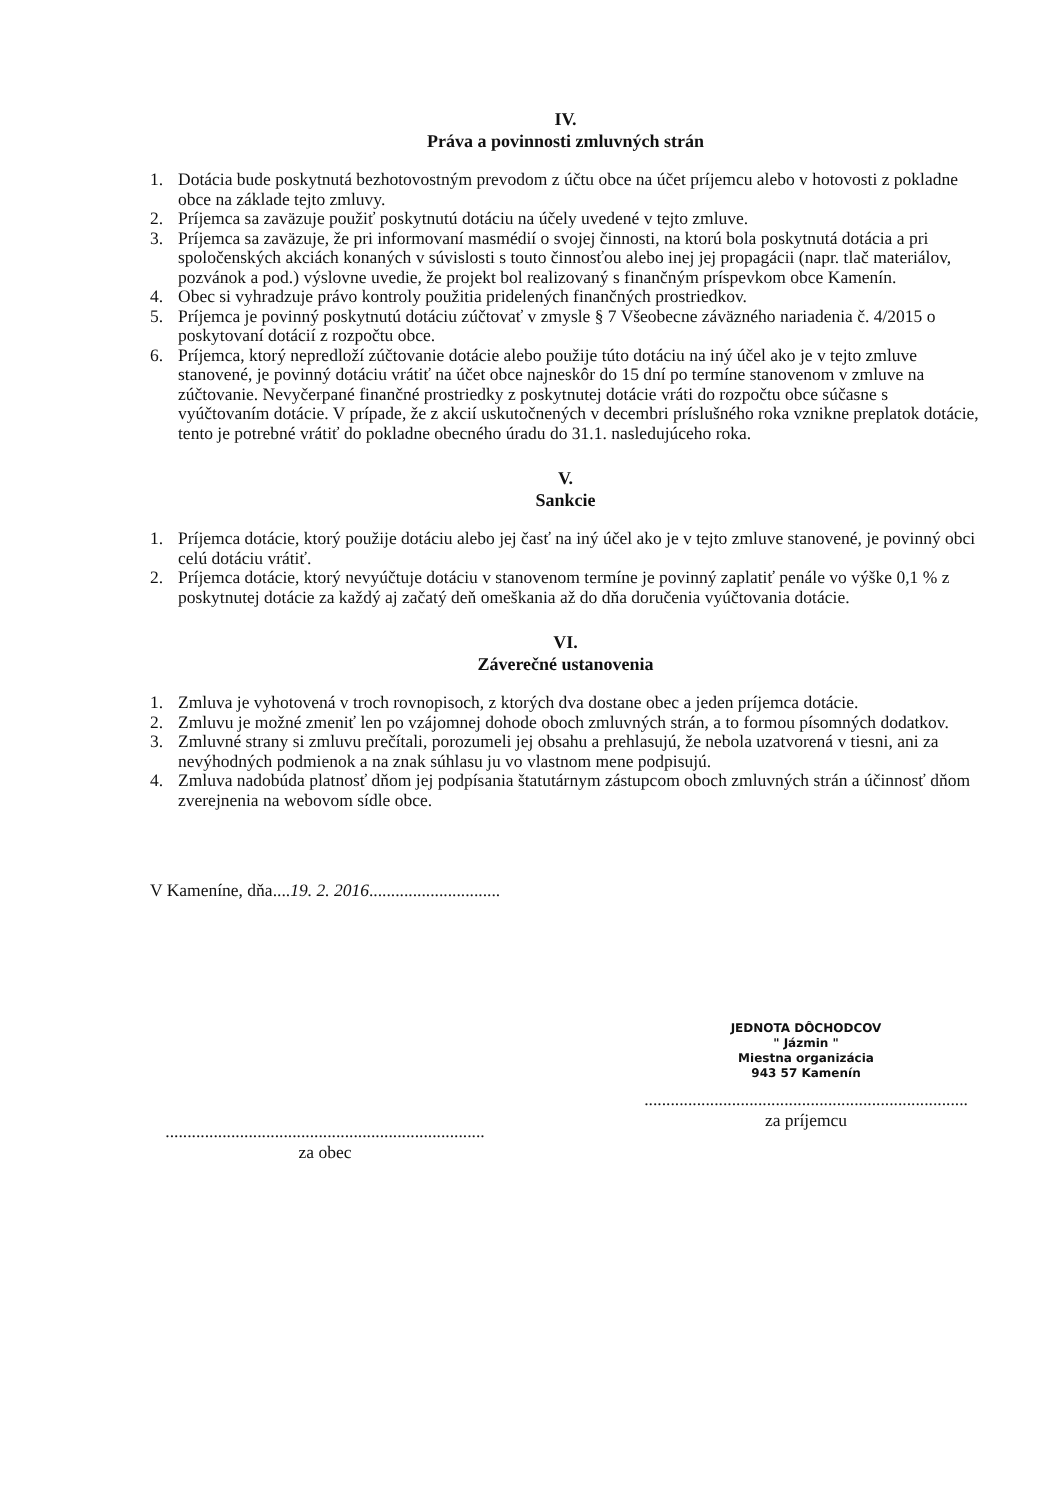IV.
Práva a povinnosti zmluvných strán
1. Dotácia bude poskytnutá bezhotovostným prevodom z účtu obce na účet príjemcu alebo v hotovosti z pokladne obce na základe tejto zmluvy.
2. Príjemca sa zaväzuje použiť poskytnutú dotáciu na účely uvedené v tejto zmluve.
3. Príjemca sa zaväzuje, že pri informovaní masmédií o svojej činnosti, na ktorú bola poskytnutá dotácia a pri spoločenských akciách konaných v súvislosti s touto činnosťou alebo inej jej propagácii (napr. tlač materiálov, pozvánok a pod.) výslovne uvedie, že projekt bol realizovaný s finančným príspevkom obce Kamenín.
4. Obec si vyhradzuje právo kontroly použitia pridelených finančných prostriedkov.
5. Príjemca je povinný poskytnutú dotáciu zúčtovať v zmysle § 7 Všeobecne záväzného nariadenia č. 4/2015 o poskytovaní dotácií z rozpočtu obce.
6. Príjemca, ktorý nepredloží zúčtovanie dotácie alebo použije túto dotáciu na iný účel ako je v tejto zmluve stanovené, je povinný dotáciu vrátiť na účet obce najneskôr do 15 dní po termíne stanovenom v zmluve na zúčtovanie. Nevyčerpané finančné prostriedky z poskytnutej dotácie vráti do rozpočtu obce súčasne s vyúčtovaním dotácie. V prípade, že z akcií uskutočnených v decembri príslušného roka vznikne preplatok dotácie, tento je potrebné vrátiť do pokladne obecného úradu do 31.1. nasledujúceho roka.
V.
Sankcie
1. Príjemca dotácie, ktorý použije dotáciu alebo jej časť na iný účel ako je v tejto zmluve stanovené, je povinný obci celú dotáciu vrátiť.
2. Príjemca dotácie, ktorý nevyúčtuje dotáciu v stanovenom termíne je povinný zaplatiť penále vo výške 0,1 % z poskytnutej dotácie za každý aj začatý deň omeškania až do dňa doručenia vyúčtovania dotácie.
VI.
Záverečné ustanovenia
1. Zmluva je vyhotovená v troch rovnopisoch, z ktorých dva dostane obec a jeden príjemca dotácie.
2. Zmluvu je možné zmeniť len po vzájomnej dohode oboch zmluvných strán, a to formou písomných dodatkov.
3. Zmluvné strany si zmluvu prečítali, porozumeli jej obsahu a prehlasujú, že nebola uzatvorená v tiesni, ani za nevýhodných podmienok a na znak súhlasu ju vo vlastnom mene podpisujú.
4. Zmluva nadobúda platnosť dňom jej podpísania štatutárnym zástupcom oboch zmluvných strán a účinnosť dňom zverejnenia na webovom sídle obce.
V Kameníne, dňa....19. 2. 2016..............................
.........................................................................
za obec
JEDNOTA DÔCHODCOV
" Jázmin "
Miestna organizácia
943 57 Kamenín
..........................................................................
za príjemcu